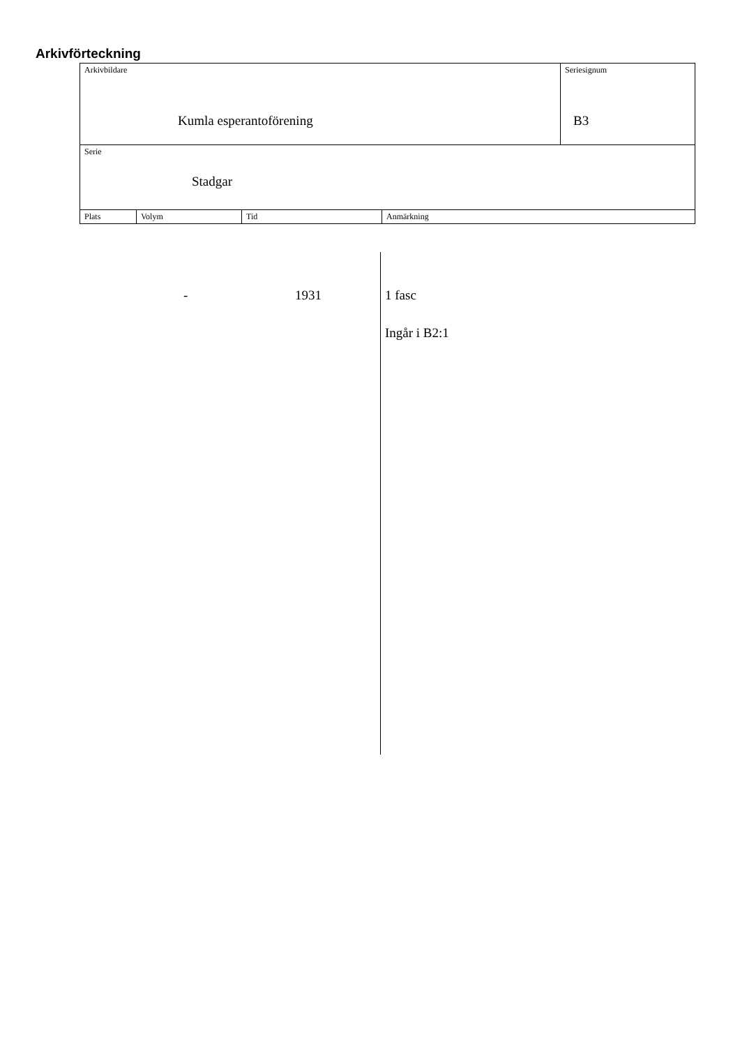Arkivförteckning
| Arkivbildare Kumla esperantoförening | | | | Seriesignum B3 |
| Serie Stadgar | | | | |
| Plats | Volym | Tid | Anmärkning | |
- 1931 1 fasc
Ingår i B2:1